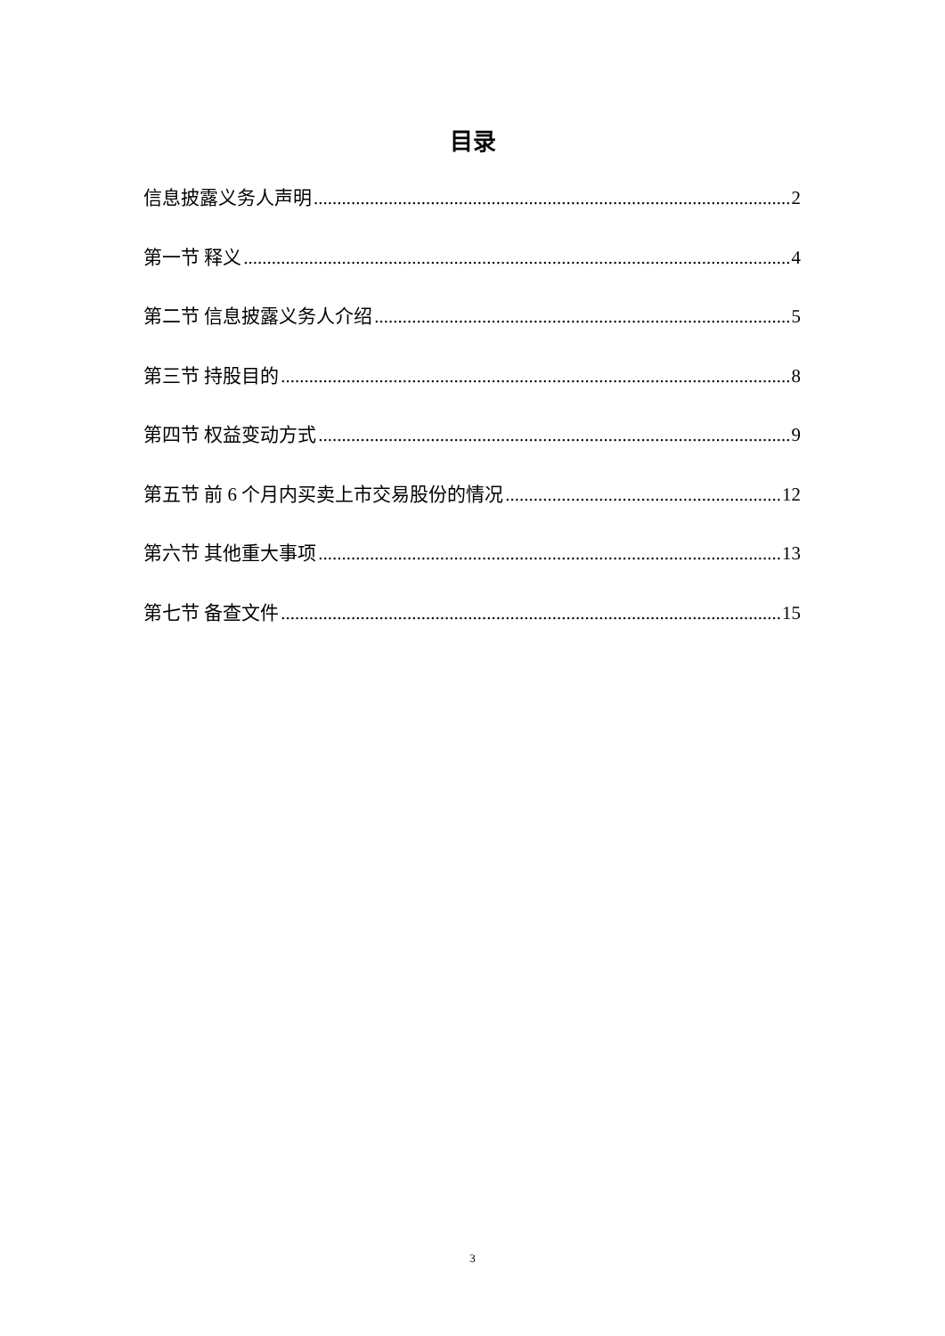目录
信息披露义务人声明 2
第一节 释义 4
第二节 信息披露义务人介绍 5
第三节 持股目的 8
第四节 权益变动方式 9
第五节 前 6 个月内买卖上市交易股份的情况 12
第六节 其他重大事项 13
第七节 备查文件 15
3